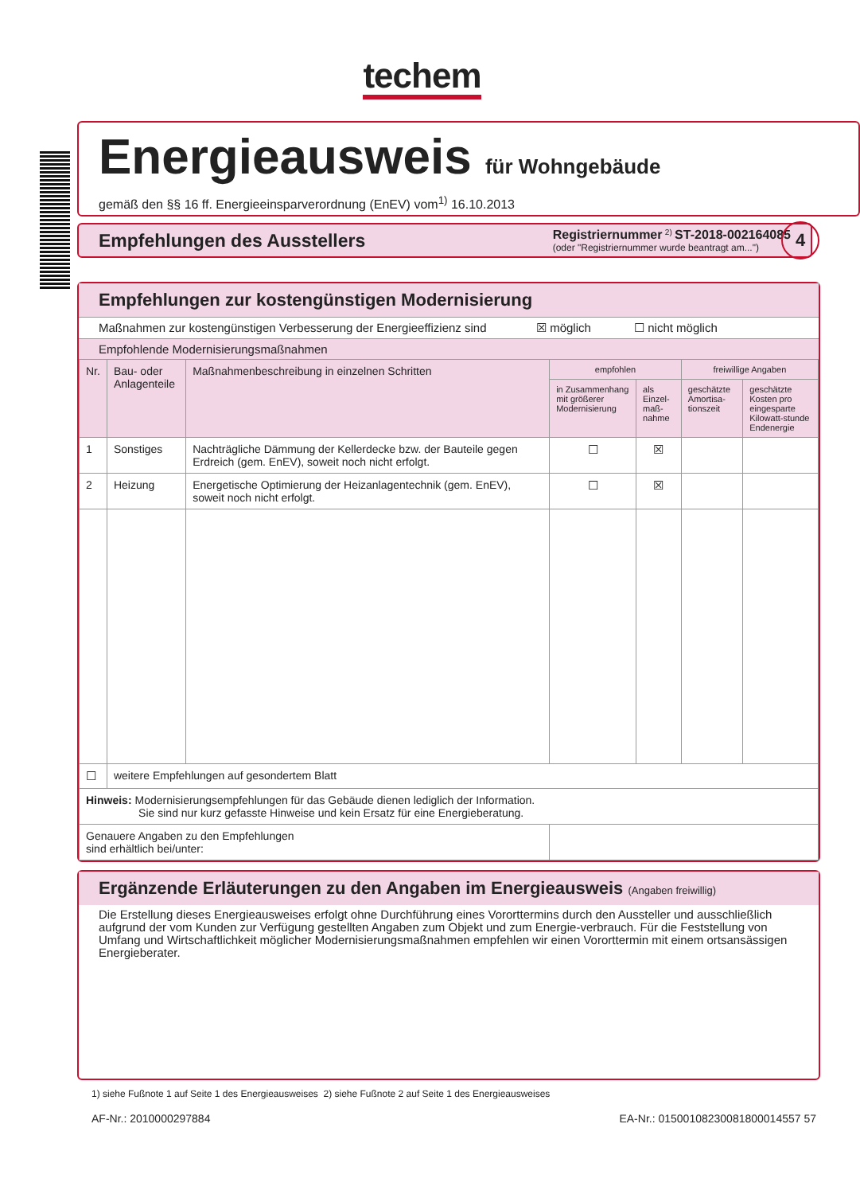techem
Energieausweis für Wohngebäude
gemäß den §§ 16 ff. Energieeinsparverordnung (EnEV) vom<sup>1)</sup> 16.10.2013
Empfehlungen des Ausstellers
Registriernummer <sup>2)</sup> ST-2018-002164085
(oder "Registriernummer wurde beantragt am...")
4
Empfehlungen zur kostengünstigen Modernisierung
Maßnahmen zur kostengünstigen Verbesserung der Energieeffizienz sind ☒ möglich ☐ nicht möglich
Empfohlende Modernisierungsmaßnahmen
| Nr. | Bau- oder Anlagenteile | Maßnahmenbeschreibung in einzelnen Schritten | empfohlen | | freiwillige Angaben | |
| | | | in Zusammenhang mit größerer Modernisierung | als Einzel-maß-nahme | geschätzte Amortisa-tionszeit | geschätzte Kosten pro eingesparte Kilowatt-stunde Endenergie |
| 1 | Sonstiges | Nachträgliche Dämmung der Kellerdecke bzw. der Bauteile gegen Erdreich (gem. EnEV), soweit noch nicht erfolgt. | ☐ | ☒ | | |
| 2 | Heizung | Energetische Optimierung der Heizanlagentechnik (gem. EnEV), soweit noch nicht erfolgt. | ☐ | ☒ | | |
| ☐ | weitere Empfehlungen auf gesondertem Blatt | | | | | |
| Hinweis: Modernisierungsempfehlungen für das Gebäude dienen lediglich der Information. Sie sind nur kurz gefasste Hinweise und kein Ersatz für eine Energieberatung. | | | | | | |
| Genauere Angaben zu den Empfehlungen sind erhältlich bei/unter: | | | | | | |
Ergänzende Erläuterungen zu den Angaben im Energieausweis (Angaben freiwillig)
Die Erstellung dieses Energieausweises erfolgt ohne Durchführung eines Vororttermins durch den Aussteller und ausschließlich aufgrund der vom Kunden zur Verfügung gestellten Angaben zum Objekt und zum Energie-verbrauch. Für die Feststellung von Umfang und Wirtschaftlichkeit möglicher Modernisierungsmaßnahmen empfehlen wir einen Vororttermin mit einem ortsansässigen Energieberater.
1) siehe Fußnote 1 auf Seite 1 des Energieausweises 2) siehe Fußnote 2 auf Seite 1 des Energieausweises
AF-Nr.: 2010000297884 EA-Nr.: 01500108230081800014557 57